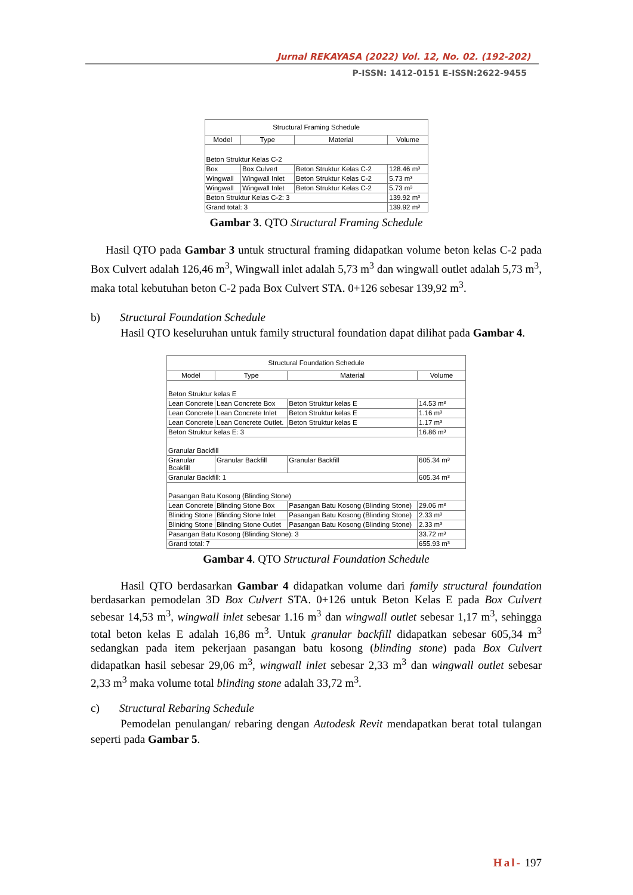Jurnal REKAYASA (2022) Vol. 12, No. 02. (192-202)
P-ISSN: 1412-0151 E-ISSN:2622-9455
| Structural Framing Schedule | | | |
| --- | --- | --- | --- |
| Model | Type | Material | Volume |
| Beton Struktur Kelas C-2 | | | |
| Box | Box Culvert | Beton Struktur Kelas C-2 | 128.46 m³ |
| Wingwall | Wingwall Inlet | Beton Struktur Kelas C-2 | 5.73 m³ |
| Wingwall | Wingwall Inlet | Beton Struktur Kelas C-2 | 5.73 m³ |
| Beton Struktur Kelas C-2: 3 | | | 139.92 m³ |
| Grand total: 3 | | | 139.92 m³ |
Gambar 3. QTO Structural Framing Schedule
Hasil QTO pada Gambar 3 untuk structural framing didapatkan volume beton kelas C-2 pada Box Culvert adalah 126,46 m<sup>3</sup>, Wingwall inlet adalah 5,73 m<sup>3</sup> dan wingwall outlet adalah 5,73 m<sup>3</sup>, maka total kebutuhan beton C-2 pada Box Culvert STA. 0+126 sebesar 139,92 m<sup>3</sup>.
b) Structural Foundation Schedule
Hasil QTO keseluruhan untuk family structural foundation dapat dilihat pada Gambar 4.
| Structural Foundation Schedule | | | |
| --- | --- | --- | --- |
| Model | Type | Material | Volume |
| Beton Struktur kelas E | | | |
| Lean Concrete | Lean Concrete Box | Beton Struktur kelas E | 14.53 m³ |
| Lean Concrete | Lean Concrete Inlet | Beton Struktur kelas E | 1.16 m³ |
| Lean Concrete | Lean Concrete Outlet. | Beton Struktur kelas E | 1.17 m³ |
| Beton Struktur kelas E: 3 | | | 16.86 m³ |
| Granular Backfill | | | |
| Granular Bcakfill | Granular Backfill | Granular Backfill | 605.34 m³ |
| Granular Backfill: 1 | | | 605.34 m³ |
| Pasangan Batu Kosong (Blinding Stone) | | | |
| Lean Concrete | Blinding Stone Box | Pasangan Batu Kosong (Blinding Stone) | 29.06 m³ |
| Blinidng Stone | Blinding Stone Inlet | Pasangan Batu Kosong (Blinding Stone) | 2.33 m³ |
| Blinidng Stone | Blinding Stone Outlet | Pasangan Batu Kosong (Blinding Stone) | 2.33 m³ |
| Pasangan Batu Kosong (Blinding Stone): 3 | | | 33.72 m³ |
| Grand total: 7 | | | 655.93 m³ |
Gambar 4. QTO Structural Foundation Schedule
Hasil QTO berdasarkan Gambar 4 didapatkan volume dari family structural foundation berdasarkan pemodelan 3D Box Culvert STA. 0+126 untuk Beton Kelas E pada Box Culvert sebesar 14,53 m<sup>3</sup>, wingwall inlet sebesar 1.16 m<sup>3</sup> dan wingwall outlet sebesar 1,17 m<sup>3</sup>, sehingga total beton kelas E adalah 16,86 m<sup>3</sup>. Untuk granular backfill didapatkan sebesar 605,34 m<sup>3</sup> sedangkan pada item pekerjaan pasangan batu kosong (blinding stone) pada Box Culvert didapatkan hasil sebesar 29,06 m<sup>3</sup>, wingwall inlet sebesar 2,33 m<sup>3</sup> dan wingwall outlet sebesar 2,33 m<sup>3</sup> maka volume total blinding stone adalah 33,72 m<sup>3</sup>.
c) Structural Rebaring Schedule
Pemodelan penulangan/ rebaring dengan Autodesk Revit mendapatkan berat total tulangan seperti pada Gambar 5.
Hal- 197